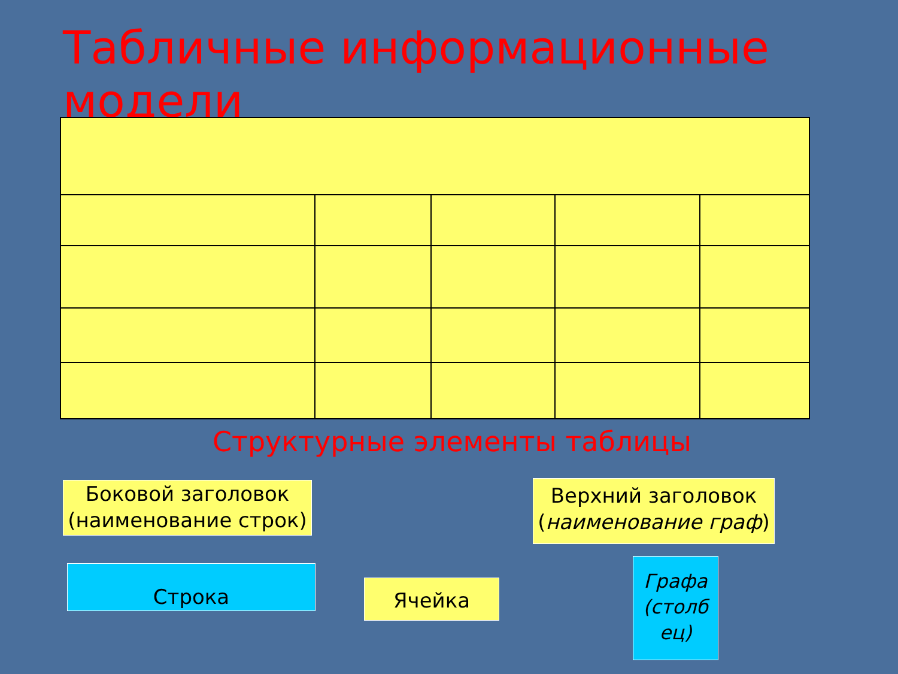Табличные информационные модели
Структурные элементы таблицы
Боковой заголовок
(наименование строк)
Верхний заголовок
(наименование граф)
Строка
Ячейка
Графа (столб ец)